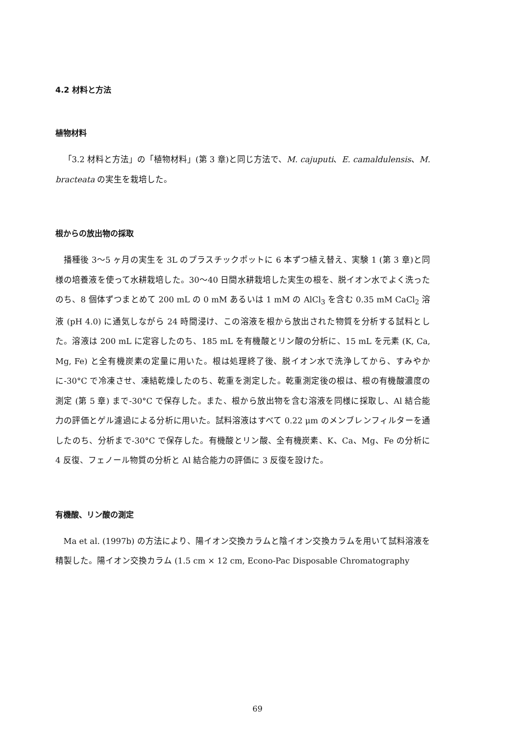4.2 材料と方法
植物材料
「3.2 材料と方法」の「植物材料」(第 3 章)と同じ方法で、M. cajuputi、E. camaldulensis、M. bracteata の実生を栽培した。
根からの放出物の採取
播種後 3～5 ヶ月の実生を 3L のプラスチックポットに 6 本ずつ植え替え、実験 1 (第 3 章)と同様の培養液を使って水耕栽培した。30～40 日間水耕栽培した実生の根を、脱イオン水でよく洗ったのち、8 個体ずつまとめて 200 mL の 0 mM あるいは 1 mM の AlCl<sub>3</sub> を含む 0.35 mM CaCl<sub>2</sub> 溶液 (pH 4.0) に通気しながら 24 時間浸け、この溶液を根から放出された物質を分析する試料とした。溶液は 200 mL に定容したのち、185 mL を有機酸とリン酸の分析に、15 mL を元素 (K, Ca, Mg, Fe) と全有機炭素の定量に用いた。根は処理終了後、脱イオン水で洗浄してから、すみやかに-30°C で冷凍させ、凍結乾燥したのち、乾重を測定した。乾重測定後の根は、根の有機酸濃度の測定 (第 5 章) まで-30°C で保存した。また、根から放出物を含む溶液を同様に採取し、Al 結合能力の評価とゲル濾過による分析に用いた。試料溶液はすべて 0.22 μm のメンブレンフィルターを通したのち、分析まで-30°C で保存した。有機酸とリン酸、全有機炭素、K、Ca、Mg、Fe の分析に 4 反復、フェノール物質の分析と Al 結合能力の評価に 3 反復を設けた。
有機酸、リン酸の測定
Ma et al. (1997b) の方法により、陽イオン交換カラムと陰イオン交換カラムを用いて試料溶液を精製した。陽イオン交換カラム (1.5 cm × 12 cm, Econo-Pac Disposable Chromatography
69